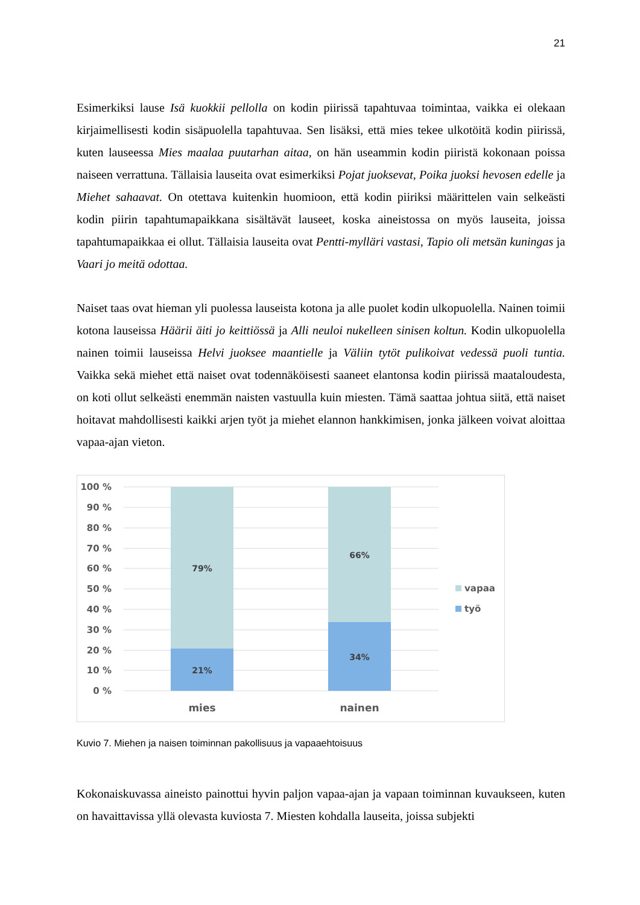21
Esimerkiksi lause Isä kuokkii pellolla on kodin piirissä tapahtuvaa toimintaa, vaikka ei olekaan kirjaimellisesti kodin sisäpuolella tapahtuvaa. Sen lisäksi, että mies tekee ulkotöitä kodin piirissä, kuten lauseessa Mies maalaa puutarhan aitaa, on hän useammin kodin piiristä kokonaan poissa naiseen verrattuna. Tällaisia lauseita ovat esimerkiksi Pojat juoksevat, Poika juoksi hevosen edelle ja Miehet sahaavat. On otettava kuitenkin huomioon, että kodin piiriksi määrittelen vain selkeästi kodin piirin tapahtumapaikkana sisältävät lauseet, koska aineistossa on myös lauseita, joissa tapahtumapaikkaa ei ollut. Tällaisia lauseita ovat Pentti-mylläri vastasi, Tapio oli metsän kuningas ja Vaari jo meitä odottaa.
Naiset taas ovat hieman yli puolessa lauseista kotona ja alle puolet kodin ulkopuolella. Nainen toimii kotona lauseissa Häärii äiti jo keittiössä ja Alli neuloi nukelleen sinisen koltun. Kodin ulkopuolella nainen toimii lauseissa Helvi juoksee maantielle ja Väliin tytöt pulikoivat vedessä puoli tuntia. Vaikka sekä miehet että naiset ovat todennäköisesti saaneet elantonsa kodin piirissä maataloudesta, on koti ollut selkeästi enemmän naisten vastuulla kuin miesten. Tämä saattaa johtua siitä, että naiset hoitavat mahdollisesti kaikki arjen työt ja miehet elannon hankkimisen, jonka jälkeen voivat aloittaa vapaa-ajan vieton.
100 %
90 %
80 %
70 %
60 %
50 %
40 %
30 %
20 %
10 %
0 %
79%
21%
66%
34%
mies
nainen
vapaa
työ
Kuvio 7. Miehen ja naisen toiminnan pakollisuus ja vapaaehtoisuus
Kokonaiskuvassa aineisto painottui hyvin paljon vapaa-ajan ja vapaan toiminnan kuvaukseen, kuten on havaittavissa yllä olevasta kuviosta 7. Miesten kohdalla lauseita, joissa subjekti